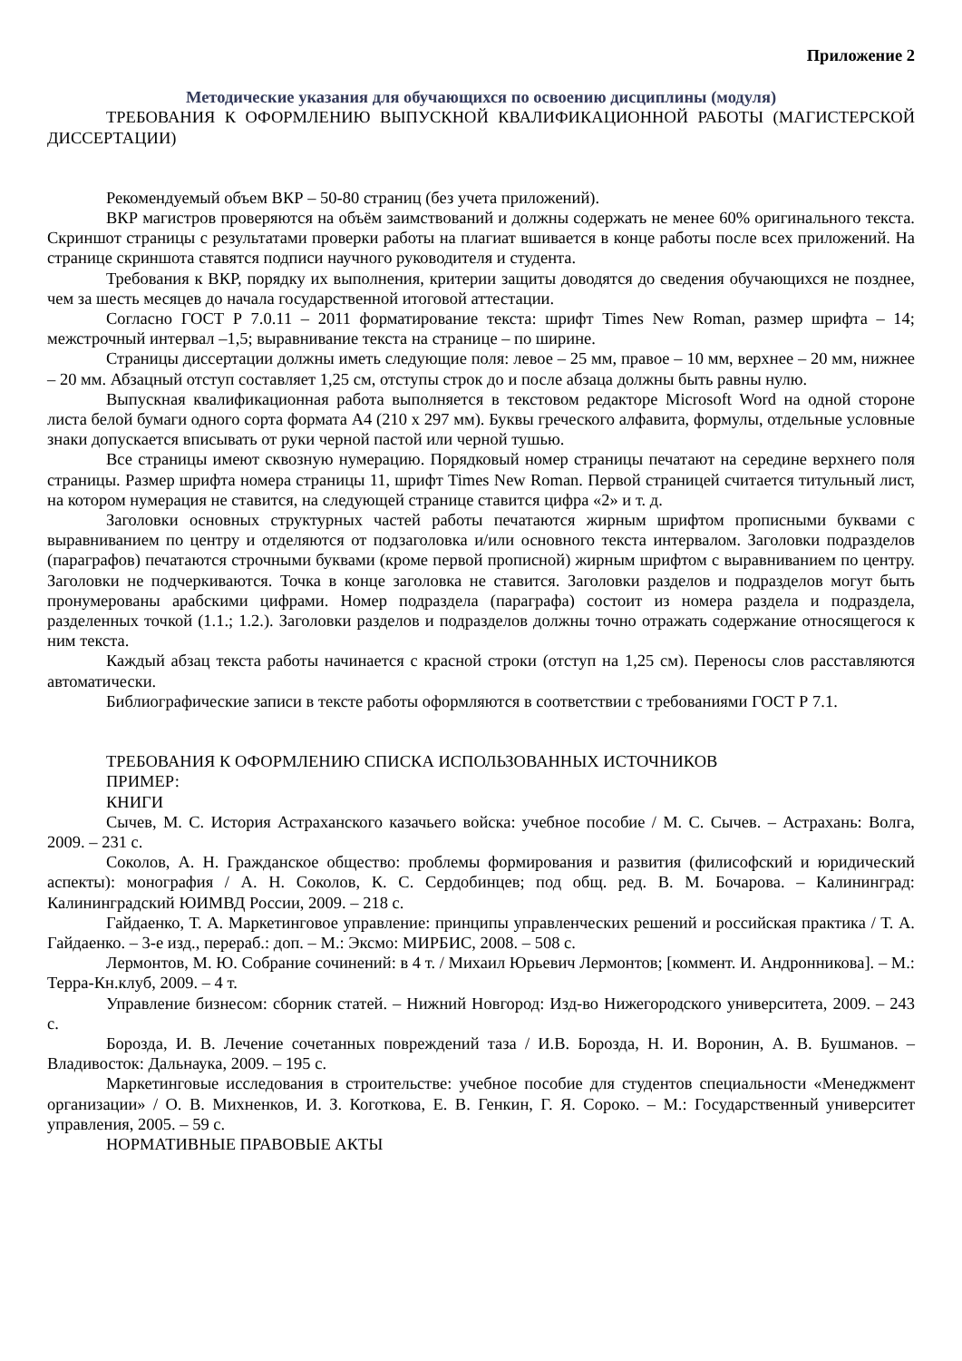Приложение 2
Методические указания для обучающихся по освоению дисциплины (модуля)
ТРЕБОВАНИЯ К ОФОРМЛЕНИЮ ВЫПУСКНОЙ КВАЛИФИКАЦИОННОЙ РАБОТЫ (МАГИСТЕРСКОЙ ДИССЕРТАЦИИ)
Рекомендуемый объем ВКР – 50-80 страниц (без учета приложений).
ВКР магистров проверяются на объём заимствований и должны содержать не менее 60% оригинального текста. Скриншот страницы с результатами проверки работы на плагиат вшивается в конце работы после всех приложений. На странице скриншота ставятся подписи научного руководителя и студента.
Требования к ВКР, порядку их выполнения, критерии защиты доводятся до сведения обучающихся не позднее, чем за шесть месяцев до начала государственной итоговой аттестации.
Согласно ГОСТ Р 7.0.11 – 2011 форматирование текста: шрифт Times New Roman, размер шрифта – 14; межстрочный интервал –1,5; выравнивание текста на странице – по ширине.
Страницы диссертации должны иметь следующие поля: левое – 25 мм, правое – 10 мм, верхнее – 20 мм, нижнее – 20 мм. Абзацный отступ составляет 1,25 см, отступы строк до и после абзаца должны быть равны нулю.
Выпускная квалификационная работа выполняется в текстовом редакторе Microsoft Word на одной стороне листа белой бумаги одного сорта формата А4 (210 х 297 мм). Буквы греческого алфавита, формулы, отдельные условные знаки допускается вписывать от руки черной пастой или черной тушью.
Все страницы имеют сквозную нумерацию. Порядковый номер страницы печатают на середине верхнего поля страницы. Размер шрифта номера страницы 11, шрифт Times New Roman. Первой страницей считается титульный лист, на котором нумерация не ставится, на следующей странице ставится цифра «2» и т. д.
Заголовки основных структурных частей работы печатаются жирным шрифтом прописными буквами с выравниванием по центру и отделяются от подзаголовка и/или основного текста интервалом. Заголовки подразделов (параграфов) печатаются строчными буквами (кроме первой прописной) жирным шрифтом с выравниванием по центру. Заголовки не подчеркиваются. Точка в конце заголовка не ставится. Заголовки разделов и подразделов могут быть пронумерованы арабскими цифрами. Номер подраздела (параграфа) состоит из номера раздела и подраздела, разделенных точкой (1.1.; 1.2.). Заголовки разделов и подразделов должны точно отражать содержание относящегося к ним текста.
Каждый абзац текста работы начинается с красной строки (отступ на 1,25 см). Переносы слов расставляются автоматически.
Библиографические записи в тексте работы оформляются в соответствии с требованиями ГОСТ Р 7.1.
ТРЕБОВАНИЯ К ОФОРМЛЕНИЮ СПИСКА ИСПОЛЬЗОВАННЫХ ИСТОЧНИКОВ
ПРИМЕР:
КНИГИ
Сычев, М. С. История Астраханского казачьего войска: учебное пособие / М. С. Сычев. – Астрахань: Волга, 2009. – 231 с.
Соколов, А. Н. Гражданское общество: проблемы формирования и развития (филисофский и юридический аспекты): монография / А. Н. Соколов, К. С. Сердобинцев; под общ. ред. В. М. Бочарова. – Калининград: Калининградский ЮИМВД России, 2009. – 218 с.
Гайдаенко, Т. А. Маркетинговое управление: принципы управленческих решений и российская практика / Т. А. Гайдаенко. – 3-е изд., перераб.: доп. – М.: Эксмо: МИРБИС, 2008. – 508 с.
Лермонтов, М. Ю. Собрание сочинений: в 4 т. / Михаил Юрьевич Лермонтов; [коммент. И. Андронникова]. – М.: Терра-Кн.клуб, 2009. – 4 т.
Управление бизнесом: сборник статей. – Нижний Новгород: Изд-во Нижегородского университета, 2009. – 243 с.
Борозда, И. В. Лечение сочетанных повреждений таза / И.В. Борозда, Н. И. Воронин, А. В. Бушманов. – Владивосток: Дальнаука, 2009. – 195 с.
Маркетинговые исследования в строительстве: учебное пособие для студентов специальности «Менеджмент организации» / О. В. Михненков, И. З. Коготкова, Е. В. Генкин, Г. Я. Сороко. – М.: Государственный университет управления, 2005. – 59 с.
НОРМАТИВНЫЕ ПРАВОВЫЕ АКТЫ